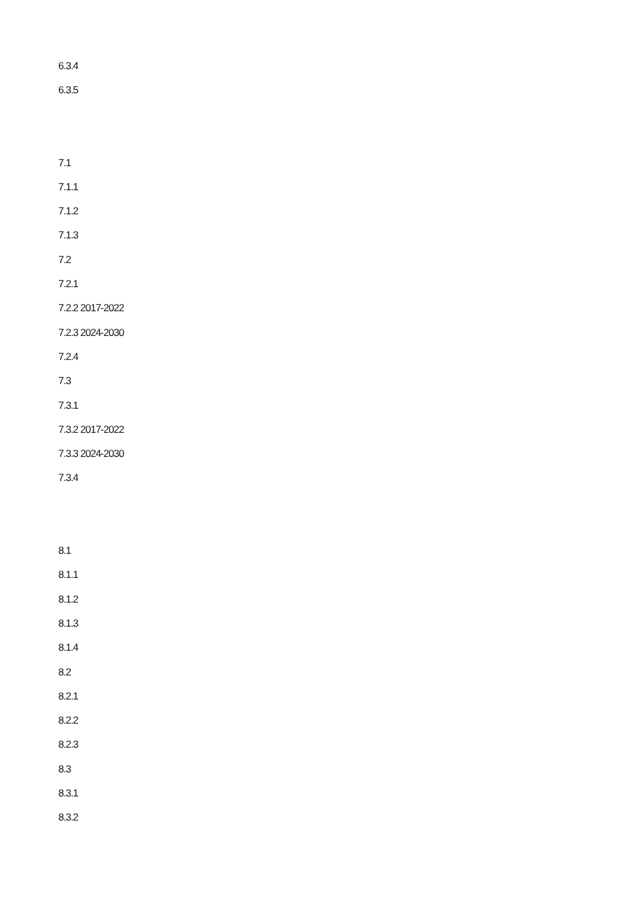6.3.4
6.3.5
7.1
7.1.1
7.1.2
7.1.3
7.2
7.2.1
7.2.2 2017-2022
7.2.3 2024-2030
7.2.4
7.3
7.3.1
7.3.2 2017-2022
7.3.3 2024-2030
7.3.4
8.1
8.1.1
8.1.2
8.1.3
8.1.4
8.2
8.2.1
8.2.2
8.2.3
8.3
8.3.1
8.3.2